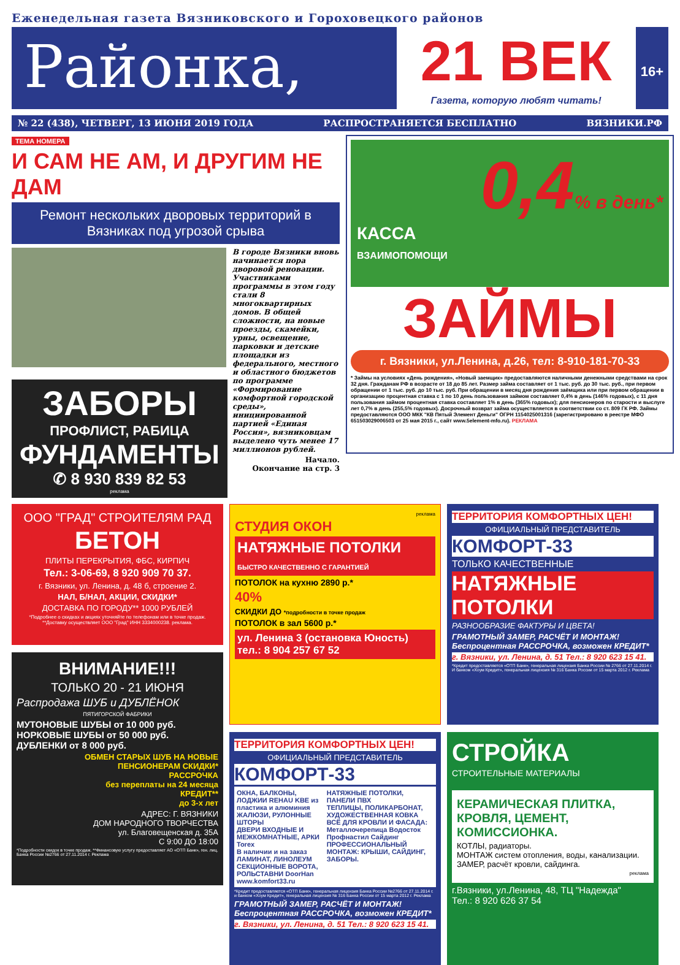Еженедельная газета Вязниковского и Гороховецкого районов
Районка,
21 ВЕК
Газета, которую любят читать!
16+
№ 22 (438), ЧЕТВЕРГ, 13 ИЮНЯ 2019 ГОДА РАСПРОСТРАНЯЕТСЯ БЕСПЛАТНО ВЯЗНИКИ.РФ
ТЕМА НОМЕРА
И САМ НЕ АМ, И ДРУГИМ НЕ ДАМ
Ремонт нескольких дворовых территорий в Вязниках под угрозой срыва
ЗАБОРЫ
ПРОФЛИСТ, РАБИЦА
ФУНДАМЕНТЫ
✆ 8 930 839 82 53
реклама
В городе Вязники вновь начинается пора дворовой реновации. Участниками программы в этом году стали 8 многоквартирных домов. В общей сложности, на новые проезды, скамейки, урны, освещение, парковки и детские площадки из федерального, местного и областного бюджетов по программе «Формирование комфортной городской среды», инициированной партией «Единая Россия», вязниковцам выделено чуть менее 17 миллионов рублей.
Начало.
Окончание на стр. 3
0,4% в день*
КАССА
ВЗАИМОПОМОЩИ
ЗАЙМЫ
г. Вязники, ул.Ленина, д.26, тел: 8-910-181-70-33
* Займы на условиях «День рождения», «Новый заемщик» предоставляются наличными денежными средствами на срок 32 дня. Гражданам РФ в возрасте от 18 до 85 лет. Размер займа составляет от 1 тыс. руб. до 30 тыс. руб., при первом обращении от 1 тыс. руб. до 10 тыс. руб. При обращении в месяц дня рождения заёмщика или при первом обращении в организацию процентная ставка с 1 по 10 день пользования займом составляет 0,4% в день (146% годовых), с 11 дня пользования займом процентная ставка составляет 1% в день (365% годовых); для пенсионеров по старости и выслуге лет 0,7% в день (255,5% годовых). Досрочный возврат займа осуществляется в соответствии со ст. 809 ГК РФ. Займы предоставляются ООО МКК "КВ Пятый Элемент Деньги" ОГРН 1154025001316 (зарегистрировано в реестре МФО 651503029006503 от 25 мая 2015 г., сайт www.5element-mfo.ru). РЕКЛАМА
ООО "ГРАД" СТРОИТЕЛЯМ РАД
БЕТОН
ПЛИТЫ ПЕРЕКРЫТИЯ, ФБС, КИРПИЧ
Тел.: 3-06-69, 8 920 909 70 37.
г. Вязники, ул. Ленина, д. 48 б, строение 2.
НАЛ, Б/НАЛ, АКЦИИ, СКИДКИ*
ДОСТАВКА ПО ГОРОДУ** 1000 РУБЛЕЙ
*Подробнее о скидках и акциях уточняйте по телефонам или в точке продаж. **Доставку осуществляет ООО "Град" ИНН 3334000238. реклама.
ВНИМАНИЕ!!!
ТОЛЬКО 20 - 21 ИЮНЯ
Распродажа ШУБ и ДУБЛЁНОК
ПЯТИГОРСКОЙ ФАБРИКИ
МУТОНОВЫЕ ШУБЫ от 10 000 руб.
НОРКОВЫЕ ШУБЫ от 50 000 руб.
ДУБЛЕНКИ от 8 000 руб.
ОБМЕН СТАРЫХ ШУБ НА НОВЫЕ
ПЕНСИОНЕРАМ СКИДКИ*
РАССРОЧКА
без переплаты на 24 месяца
КРЕДИТ**
до 3-х лет
АДРЕС: Г. ВЯЗНИКИ
ДОМ НАРОДНОГО ТВОРЧЕСТВА
ул. Благовещенская д. 35А
С 9:00 ДО 18:00
*Подробности скидок в точке продаж. **Финансовую услугу предоставляет АО «ОТП Банк», ген. лиц. Банка России №2766 от 27.11.2014 г. Реклама
реклама
СТУДИЯ ОКОН
НАТЯЖНЫЕ ПОТОЛКИ
БЫСТРО КАЧЕСТВЕННО С ГАРАНТИЕЙ
ПОТОЛОК на кухню 2890 р.*
40%
СКИДКИ ДО *подробности в точке продаж
ПОТОЛОК в зал 5600 р.*
ул. Ленина 3 (остановка Юность)
тел.: 8 904 257 67 52
ТЕРРИТОРИЯ КОМФОРТНЫХ ЦЕН!
ОФИЦИАЛЬНЫЙ ПРЕДСТАВИТЕЛЬ
КОМФОРТ-33
ОКНА, БАЛКОНЫ, ЛОДЖИИ REHAU KBE из пластика и алюминия
ЖАЛЮЗИ, РУЛОННЫЕ ШТОРЫ
ДВЕРИ ВХОДНЫЕ И МЕЖКОМНАТНЫЕ, АРКИ Torex
В наличии и на заказ
ЛАМИНАТ, ЛИНОЛЕУМ
СЕКЦИОННЫЕ ВОРОТА, РОЛЬСТАВНИ DoorHan
www.komfort33.ru
НАТЯЖНЫЕ ПОТОЛКИ, ПАНЕЛИ ПВХ
ТЕПЛИЦЫ, ПОЛИКАРБОНАТ, ХУДОЖЕСТВЕННАЯ КОВКА
ВСЁ ДЛЯ КРОВЛИ И ФАСАДА: Металлочерепица Водосток Профнастил Сайдинг
ПРОФЕССИОНАЛЬНЫЙ МОНТАЖ: КРЫШИ, САЙДИНГ, ЗАБОРЫ.
*Кредит предоставляется «ОТП Банк», генеральная лицензия Банка России №2766 от 27.11.2014 г. и банком «Хоум Кредит», генеральная лицензия № 316 Банка России от 15 марта 2012 г. Реклама
ГРАМОТНЫЙ ЗАМЕР, РАСЧЁТ И МОНТАЖ! Беспроцентная РАССРОЧКА, возможен КРЕДИТ*
г. Вязники, ул. Ленина, д. 51 Тел.: 8 920 623 15 41.
ТЕРРИТОРИЯ КОМФОРТНЫХ ЦЕН!
ОФИЦИАЛЬНЫЙ ПРЕДСТАВИТЕЛЬ
КОМФОРТ-33
ТОЛЬКО КАЧЕСТВЕННЫЕ
НАТЯЖНЫЕ ПОТОЛКИ
РАЗНООБРАЗИЕ ФАКТУРЫ И ЦВЕТА!
ГРАМОТНЫЙ ЗАМЕР, РАСЧЁТ И МОНТАЖ! Беспроцентная РАССРОЧКА, возможен КРЕДИТ*
г. Вязники, ул. Ленина, д. 51 Тел.: 8 920 623 15 41.
*Кредит предоставляется «ОТП Банк», генеральная лицензия Банка России № 2766 от 27.11.2014 г. И банком «Хоум Кредит», генеральная лицензия № 316 Банка России от 15 марта 2012 г. Реклама
СТРОЙКА
СТРОИТЕЛЬНЫЕ МАТЕРИАЛЫ
КЕРАМИЧЕСКАЯ ПЛИТКА, КРОВЛЯ, ЦЕМЕНТ, КОМИССИОНКА.
КОТЛЫ, радиаторы.
МОНТАЖ систем отопления, воды, канализации.
ЗАМЕР, расчёт кровли, сайдинга.
реклама
г.Вязники, ул.Ленина, 48, ТЦ "Надежда"
Тел.: 8 920 626 37 54